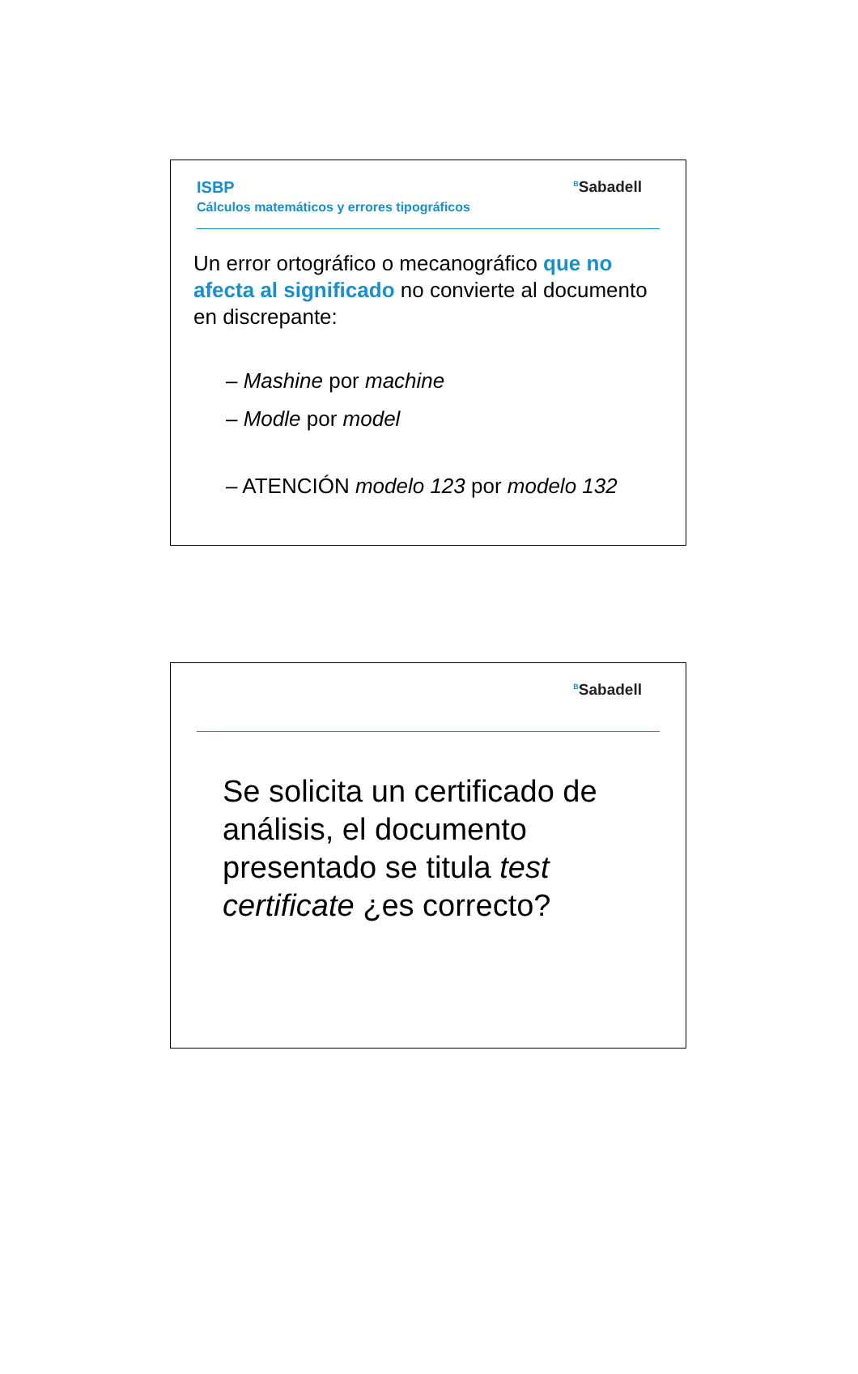ISBP
Cálculos matemáticos y errores tipográficos
<sup>B</sup>Sabadell
Un error ortográfico o mecanográfico que no afecta al significado no convierte al documento en discrepante:
– Mashine por machine
– Modle por model
– ATENCIÓN modelo 123 por modelo 132
<sup>B</sup>Sabadell
Se solicita un certificado de análisis, el documento presentado se titula test certificate ¿es correcto?